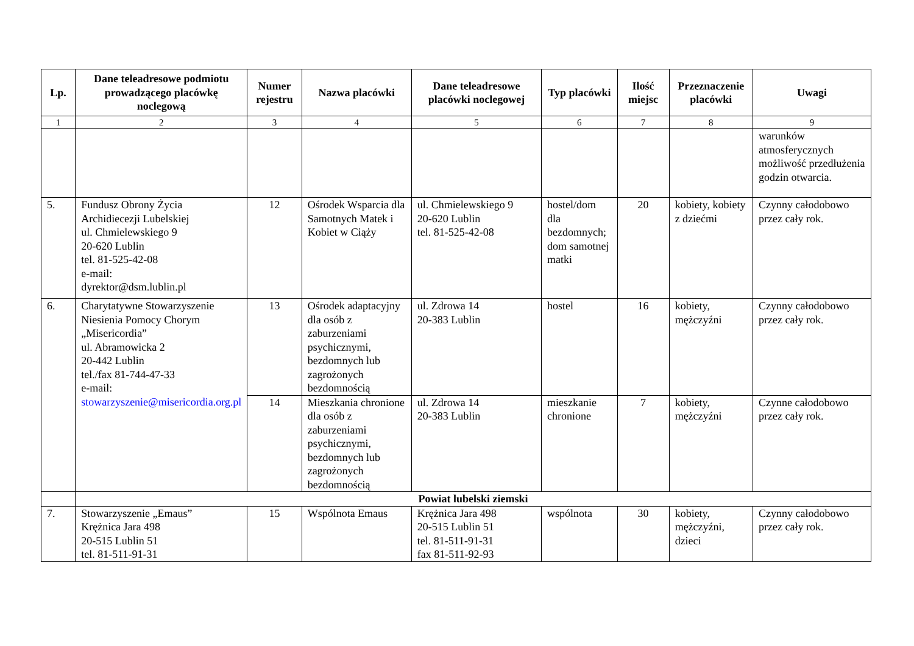| Lp. | Dane teleadresowe podmiotu prowadzącego placówkę noclegową | Numer rejestru | Nazwa placówki | Dane teleadresowe placówki noclegowej | Typ placówki | Ilość miejsc | Przeznaczenie placówki | Uwagi |
| --- | --- | --- | --- | --- | --- | --- | --- | --- |
| 1 | 2 | 3 | 4 | 5 | 6 | 7 | 8 | 9 |
| | | | | | | | | warunków atmosferycznych możliwość przedłużenia godzin otwarcia. |
| 5. | Fundusz Obrony Życia Archidiecezji Lubelskiej ul. Chmielewskiego 9 20-620 Lublin tel. 81-525-42-08 e-mail: dyrektor@dsm.lublin.pl | 12 | Ośrodek Wsparcia dla Samotnych Matek i Kobiet w Ciąży | ul. Chmielewskiego 9 20-620 Lublin tel. 81-525-42-08 | hostel/dom dla bezdomnych; dom samotnej matki | 20 | kobiety, kobiety z dziećmi | Czynny całodobowo przez cały rok. |
| 6. | Charytatywne Stowarzyszenie Niesienia Pomocy Chorym „Misericordia” ul. Abramowicka 2 20-442 Lublin tel./fax 81-744-47-33 e-mail: stowarzyszenie@misericordia.org.pl | 13 | Ośrodek adaptacyjny dla osób z zaburzeniami psychicznymi, bezdomnych lub zagrożonych bezdomnością | ul. Zdrowa 14 20-383 Lublin | hostel | 16 | kobiety, mężczyźni | Czynny całodobowo przez cały rok. |
| | | 14 | Mieszkania chronione dla osób z zaburzeniami psychicznymi, bezdomnych lub zagrożonych bezdomnością | ul. Zdrowa 14 20-383 Lublin | mieszkanie chronione | 7 | kobiety, mężczyźni | Czynne całodobowo przez cały rok. |
| | Powiat lubelski ziemski | | | | | | | |
| 7. | Stowarzyszenie „Emaus” Krężnica Jara 498 20-515 Lublin 51 tel. 81-511-91-31 | 15 | Wspólnota Emaus | Krężnica Jara 498 20-515 Lublin 51 tel. 81-511-91-31 fax 81-511-92-93 | wspólnota | 30 | kobiety, mężczyźni, dzieci | Czynny całodobowo przez cały rok. |